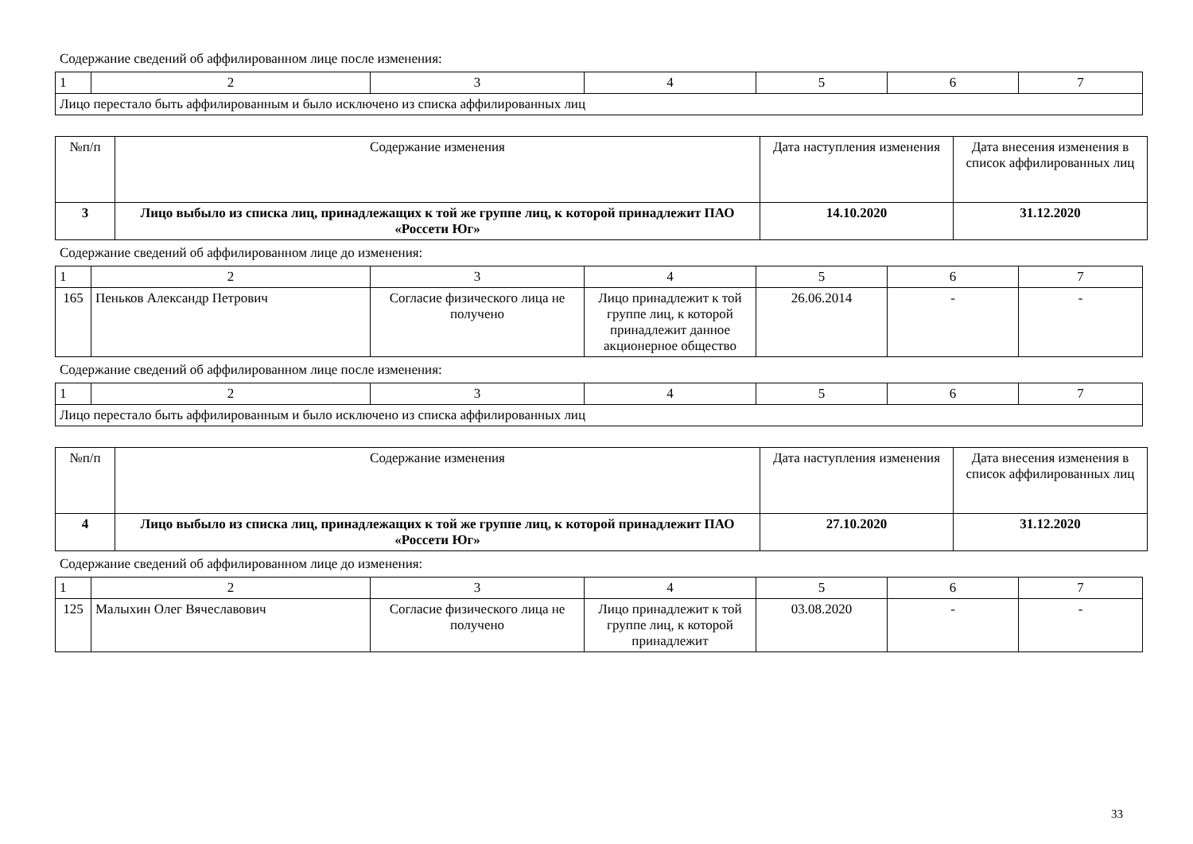Содержание сведений об аффилированном лице после изменения:
| 1 | 2 | 3 | 4 | 5 | 6 | 7 |
| Лицо перестало быть аффилированным и было исключено из списка аффилированных лиц | | | | | | |
| №п/п | Содержание изменения | Дата наступления изменения | Дата внесения изменения в список аффилированных лиц |
| --- | --- | --- | --- |
| 3 | Лицо выбыло из списка лиц, принадлежащих к той же группе лиц, к которой принадлежит ПАО «Россети Юг» | 14.10.2020 | 31.12.2020 |
Содержание сведений об аффилированном лице до изменения:
| 1 | 2 | 3 | 4 | 5 | 6 | 7 |
| 165 | Пеньков Александр Петрович | Согласие физического лица не получено | Лицо принадлежит к той группе лиц, к которой принадлежит данное акционерное общество | 26.06.2014 | - | - |
Содержание сведений об аффилированном лице после изменения:
| 1 | 2 | 3 | 4 | 5 | 6 | 7 |
| Лицо перестало быть аффилированным и было исключено из списка аффилированных лиц | | | | | | |
| №п/п | Содержание изменения | Дата наступления изменения | Дата внесения изменения в список аффилированных лиц |
| --- | --- | --- | --- |
| 4 | Лицо выбыло из списка лиц, принадлежащих к той же группе лиц, к которой принадлежит ПАО «Россети Юг» | 27.10.2020 | 31.12.2020 |
Содержание сведений об аффилированном лице до изменения:
| 1 | 2 | 3 | 4 | 5 | 6 | 7 |
| 125 | Малыхин Олег Вячеславович | Согласие физического лица не получено | Лицо принадлежит к той группе лиц, к которой принадлежит | 03.08.2020 | - | - |
33